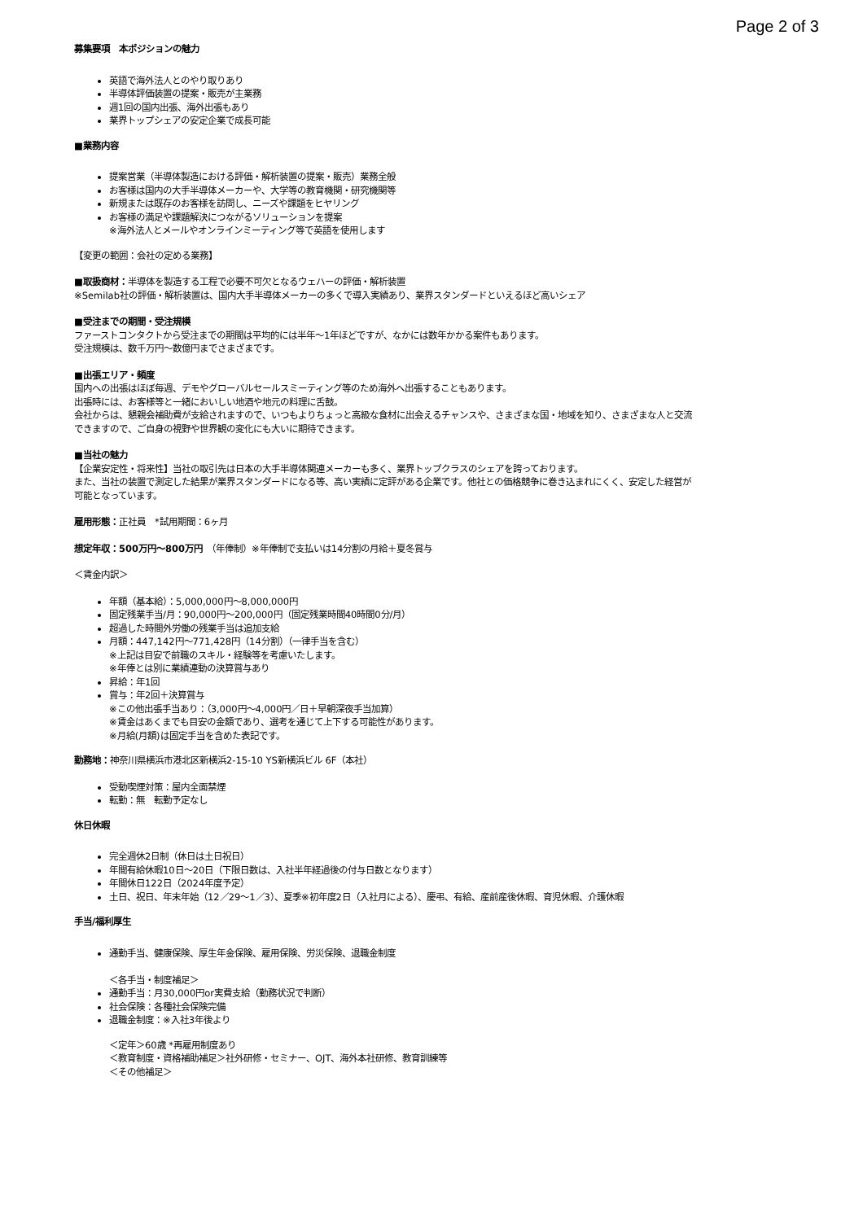Page 2 of 3
募集要項　本ポジションの魅力
英語で海外法人とのやり取りあり
半導体評価装置の提案・販売が主業務
週1回の国内出張、海外出張もあり
業界トップシェアの安定企業で成長可能
■業務内容
提案営業（半導体製造における評価・解析装置の提案・販売）業務全般
お客様は国内の大手半導体メーカーや、大学等の教育機関・研究機関等
新規または既存のお客様を訪問し、ニーズや課題をヒヤリング
お客様の満足や課題解決につながるソリューションを提案
※海外法人とメールやオンラインミーティング等で英語を使用します
【変更の範囲：会社の定める業務】
■取扱商材：半導体を製造する工程で必要不可欠となるウェハーの評価・解析装置
※Semilab社の評価・解析装置は、国内大手半導体メーカーの多くで導入実績あり、業界スタンダードといえるほど高いシェア
■受注までの期間・受注規模
ファーストコンタクトから受注までの期間は平均的には半年～1年ほどですが、なかには数年かかる案件もあります。
受注規模は、数千万円～数億円までさまざまです。
■出張エリア・頻度
国内への出張はほぼ毎週、デモやグローバルセールスミーティング等のため海外へ出張することもあります。
出張時には、お客様等と一緒においしい地酒や地元の料理に舌鼓。
会社からは、懇親会補助費が支給されますので、いつもよりちょっと高級な食材に出会えるチャンスや、さまざまな国・地域を知り、さまざまな人と交流できますので、ご自身の視野や世界観の変化にも大いに期待できます。
■当社の魅力
【企業安定性・将来性】当社の取引先は日本の大手半導体関連メーカーも多く、業界トップクラスのシェアを誇っております。
また、当社の装置で測定した結果が業界スタンダードになる等、高い実績に定評がある企業です。他社との価格競争に巻き込まれにくく、安定した経営が可能となっています。
雇用形態：正社員　*試用期間：6ヶ月
想定年収：500万円～800万円　（年俸制）※年俸制で支払いは14分割の月給＋夏冬賞与
＜賃金内訳＞
年額（基本給）：5,000,000円～8,000,000円
固定残業手当/月：90,000円～200,000円（固定残業時間40時間0分/月）
超過した時間外労働の残業手当は追加支給
月額：447,142円～771,428円（14分割）（一律手当を含む）
※上記は目安で前職のスキル・経験等を考慮いたします。
※年俸とは別に業績連動の決算賞与あり
昇給：年1回
賞与：年2回＋決算賞与
※この他出張手当あり：（3,000円～4,000円／日＋早朝深夜手当加算）
※賃金はあくまでも目安の金額であり、選考を通じて上下する可能性があります。
※月給(月額)は固定手当を含めた表記です。
勤務地：神奈川県横浜市港北区新横浜2-15-10 YS新横浜ビル 6F（本社）
受動喫煙対策：屋内全面禁煙
転勤：無　転勤予定なし
休日休暇
完全週休2日制（休日は土日祝日）
年間有給休暇10日～20日（下限日数は、入社半年経過後の付与日数となります）
年間休日122日（2024年度予定）
土日、祝日、年末年始（12／29～1／3）、夏季※初年度2日（入社月による）、慶弔、有給、産前産後休暇、育児休暇、介護休暇
手当/福利厚生
通勤手当、健康保険、厚生年金保険、雇用保険、労災保険、退職金制度
＜各手当・制度補足＞
通勤手当：月30,000円or実費支給（勤務状況で判断）
社会保険：各種社会保険完備
退職金制度：※入社3年後より
＜定年＞60歳 *再雇用制度あり
＜教育制度・資格補助補足＞社外研修・セミナー、OJT、海外本社研修、教育訓練等
＜その他補足＞